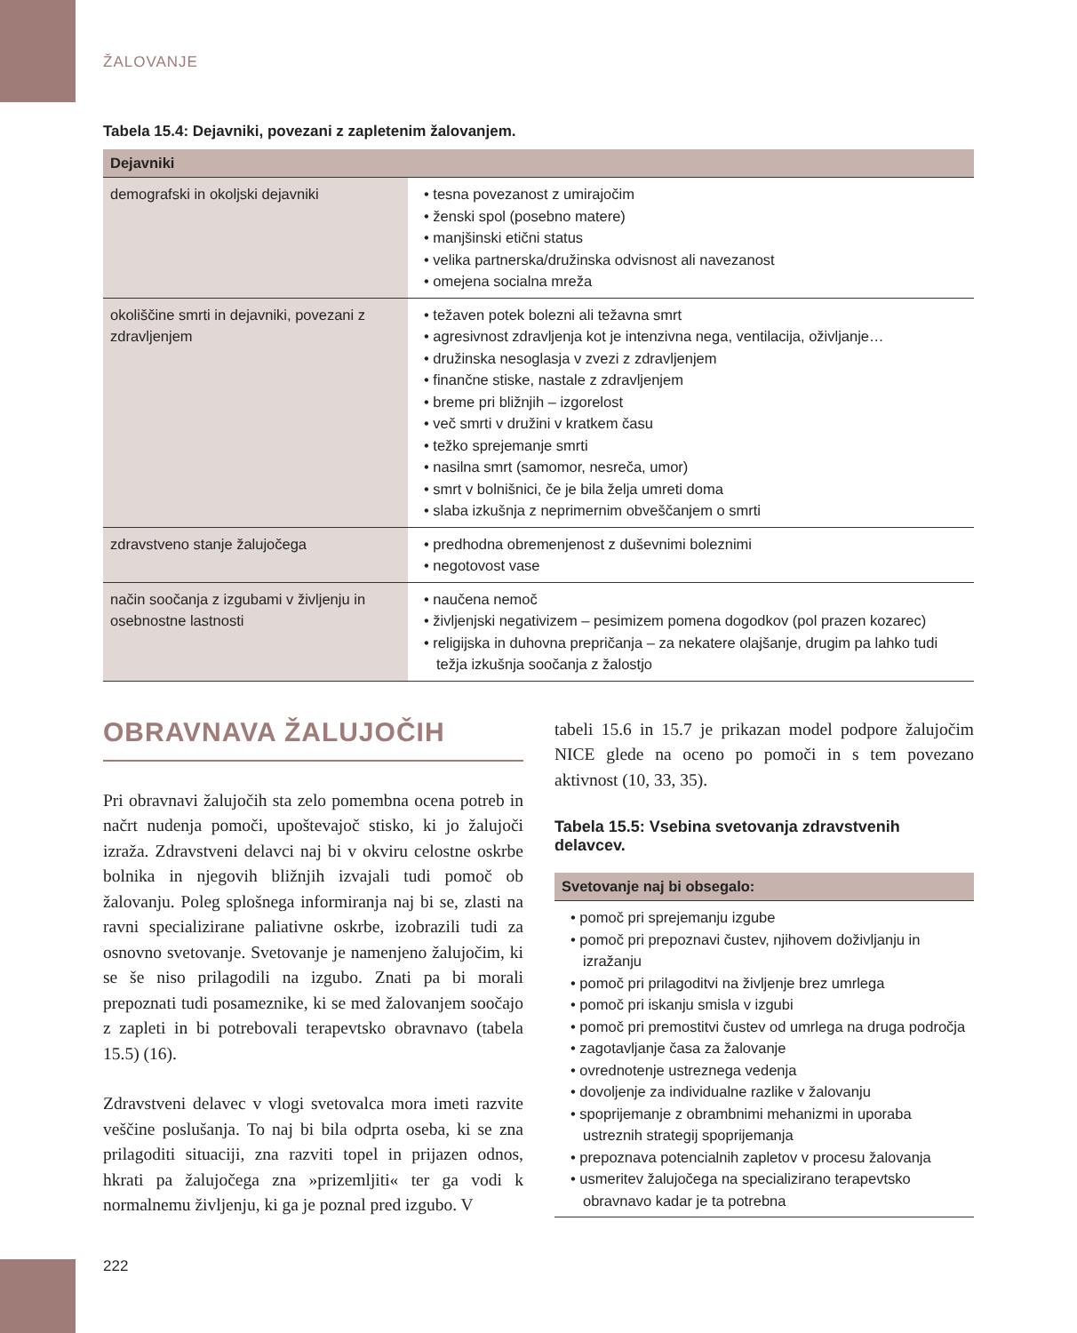ŽALOVANJE
Tabela 15.4: Dejavniki, povezani z zapletenim žalovanjem.
| Dejavniki | |
| --- | --- |
| demografski in okoljski dejavniki | • tesna povezanost z umirajočim • ženski spol (posebno matere) • manjšinski etični status • velika partnerska/družinska odvisnost ali navezanost • omejena socialna mreža |
| okoliščine smrti in dejavniki, povezani z zdravljenjem | • težaven potek bolezni ali težavna smrt • agresivnost zdravljenja kot je intenzivna nega, ventilacija, oživljanje… • družinska nesoglasja v zvezi z zdravljenjem • finančne stiske, nastale z zdravljenjem • breme pri bližnjih – izgorelost • več smrti v družini v kratkem času • težko sprejemanje smrti • nasilna smrt (samomor, nesreča, umor) • smrt v bolnišnici, če je bila želja umreti doma • slaba izkušnja z neprimernim obveščanjem o smrti |
| zdravstveno stanje žalujočega | • predhodna obremenjenost z duševnimi boleznimi • negotovost vase |
| način soočanja z izgubami v življenju in osebnostne lastnosti | • naučena nemoč • življenjski negativizem – pesimizem pomena dogodkov (pol prazen kozarec) • religijska in duhovna prepričanja – za nekatere olajšanje, drugim pa lahko tudi težja izkušnja soočanja z žalostjo |
OBRAVNAVA ŽALUJOČIH
Pri obravnavi žalujočih sta zelo pomembna ocena potreb in načrt nudenja pomoči, upoštevajoč stisko, ki jo žalujoči izraža. Zdravstveni delavci naj bi v okviru celostne oskrbe bolnika in njegovih bližnjih izvajali tudi pomoč ob žalovanju. Poleg splošnega informiranja naj bi se, zlasti na ravni specializirane paliativne oskrbe, izobrazili tudi za osnovno svetovanje. Svetovanje je namenjeno žalujočim, ki se še niso prilagodili na izgubo. Znati pa bi morali prepoznati tudi posameznike, ki se med žalovanjem soočajo z zapleti in bi potrebovali terapevtsko obravnavo (tabela 15.5) (16).
Zdravstveni delavec v vlogi svetovalca mora imeti razvite veščine poslušanja. To naj bi bila odprta oseba, ki se zna prilagoditi situaciji, zna razviti topel in prijazen odnos, hkrati pa žalujočega zna »prizemljiti« ter ga vodi k normalnemu življenju, ki ga je poznal pred izgubo. V
tabeli 15.6 in 15.7 je prikazan model podpore žalujočim NICE glede na oceno po pomoči in s tem povezano aktivnost (10, 33, 35).
Tabela 15.5: Vsebina svetovanja zdravstvenih delavcev.
| Svetovanje naj bi obsegalo: |
| --- |
| • pomoč pri sprejemanju izgube • pomoč pri prepoznavi čustev, njihovem doživljanju in izražanju • pomoč pri prilagoditvi na življenje brez umrlega • pomoč pri iskanju smisla v izgubi • pomoč pri premostitvi čustev od umrlega na druga področja • zagotavljanje časa za žalovanje • ovrednotenje ustreznega vedenja • dovoljenje za individualne razlike v žalovanju • spoprijemanje z obrambnimi mehanizmi in uporaba ustreznih strategij spoprijemanja • prepoznava potencialnih zapletov v procesu žalovanja • usmeritev žalujočega na specializirano terapevtsko obravnavo kadar je ta potrebna |
222